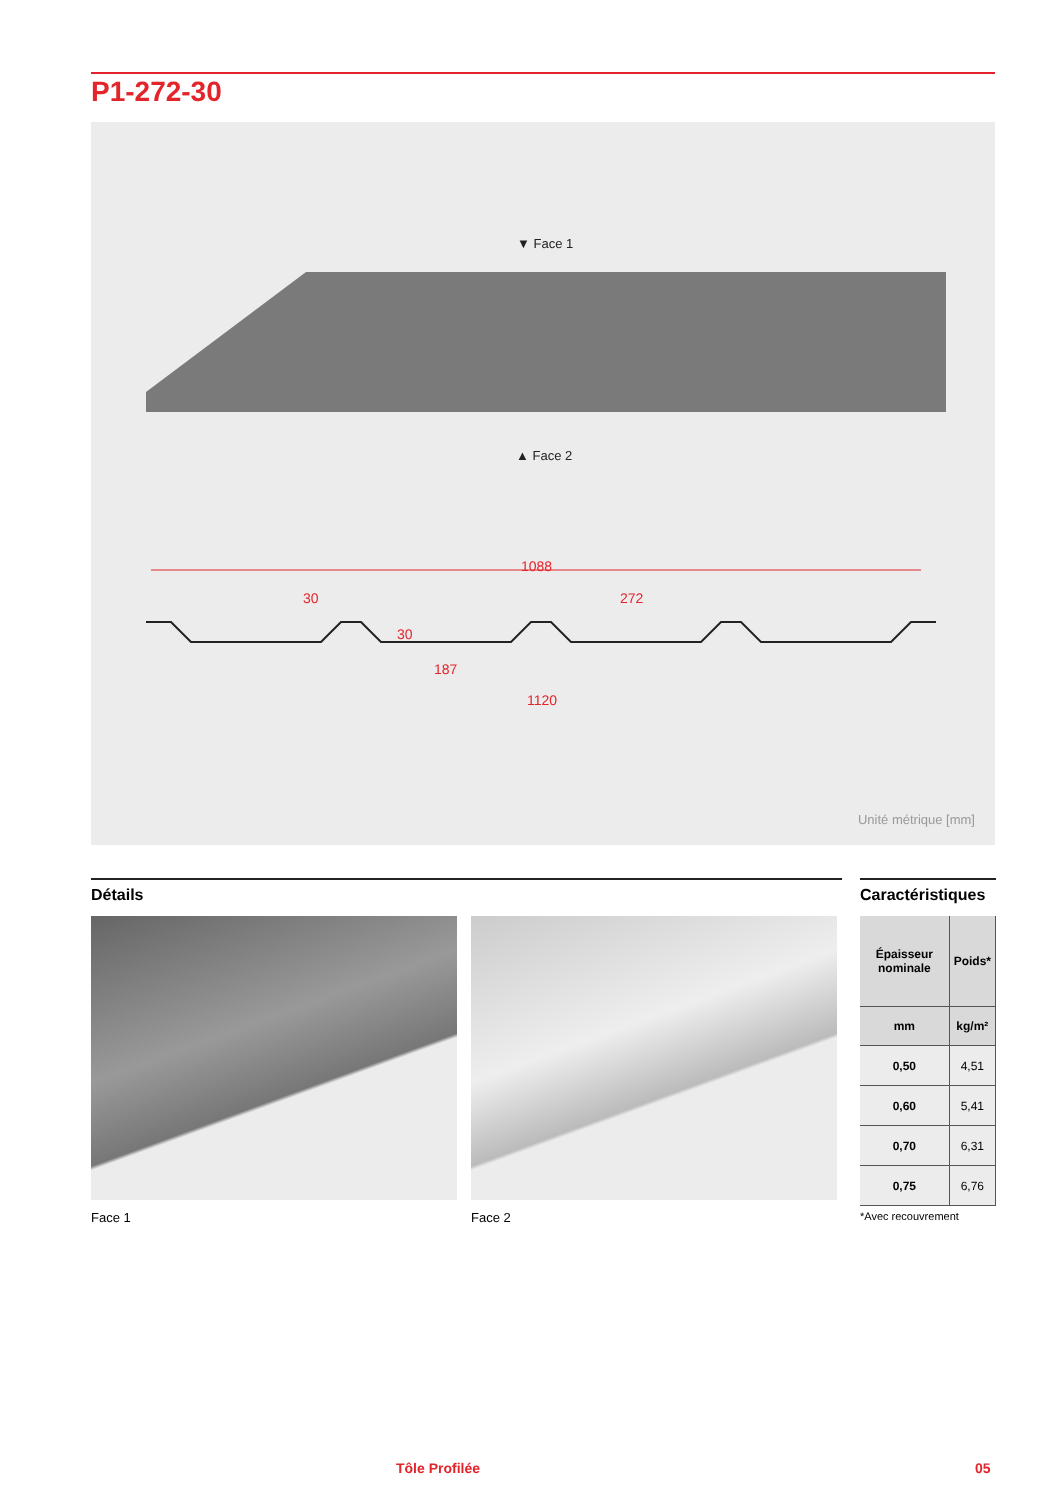P1-272-30
▼ Face 1
▲ Face 2
1088
30 272
30
187
1120
Unité métrique [mm]
Détails
Caractéristiques
Face 1 Face 2
| Épaisseur nominale | Poids* |
| --- | --- |
| mm | kg/m² |
| 0,50 | 4,51 |
| 0,60 | 5,41 |
| 0,70 | 6,31 |
| 0,75 | 6,76 |
*Avec recouvrement
Tôle Profilée 05